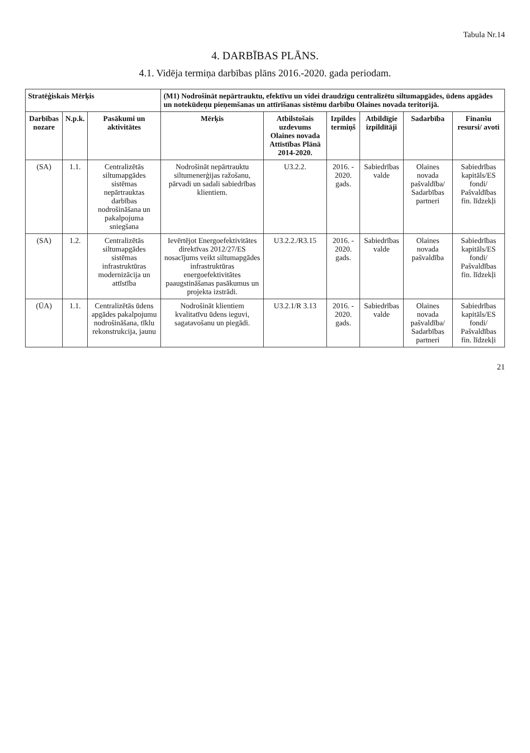Tabula Nr.14
4. DARBĪBAS PLĀNS.
4.1. Vidēja termiņa darbības plāns 2016.-2020. gada periodam.
| Stratēģiskais Mērķis | | | (M1) Nodrošināt nepārtrauktu, efektīvu un videi draudzīgu centralizētu siltumapgādes, ūdens apgādes un notekūdeņu pieņemšanas un attīrīšanas sistēmu darbību Olaines novada teritorijā. | | | | | |
| --- | --- | --- | --- | --- | --- | --- | --- | --- |
| Darbības nozare | N.p.k. | Pasākumi un aktivitātes | Mērķis | Atbilstošais uzdevums Olaines novada Attīstības Plānā 2014-2020. | Izpildes termiņš | Atbildīgie izpildītāji | Sadarbība | Finanšu resursi/ avoti |
| (SA) | 1.1. | Centralizētās siltumapgādes sistēmas nepārtrauktas darbības nodrošināšana un pakalpojuma sniegšana | Nodrošināt nepārtrauktu siltumenerģijas ražošanu, pārvadi un sadali sabiedrības klientiem. | U3.2.2. | 2016. - 2020. gads. | Sabiedrības valde | Olaines novada pašvaldība/ Sadarbības partneri | Sabiedrības kapitāls/ES fondi/ Pašvaldības fin. līdzekļi |
| (SA) | 1.2. | Centralizētās siltumapgādes sistēmas infrastruktūras modernizācija un attīstība | Ievērtējot Energoefektivitātes direktīvas 2012/27/ES nosacījums veikt siltumapgādes infrastruktūras energoefektivitātes paaugstināšanas pasākumus un projekta izstrādi. | U3.2.2./R3.15 | 2016. - 2020. gads. | Sabiedrības valde | Olaines novada pašvaldība | Sabiedrības kapitāls/ES fondi/ Pašvaldības fin. līdzekļi |
| (ŪA) | 1.1. | Centralizētās ūdens apgādes pakalpojumu nodrošināšana, tīklu rekonstrukcija, jaunu | Nodrošināt klientiem kvalitatīvu ūdens ieguvi, sagatavošanu un piegādi. | U3.2.1/R 3.13 | 2016. - 2020. gads. | Sabiedrības valde | Olaines novada pašvaldība/ Sadarbības partneri | Sabiedrības kapitāls/ES fondi/ Pašvaldības fin. līdzekļi |
21